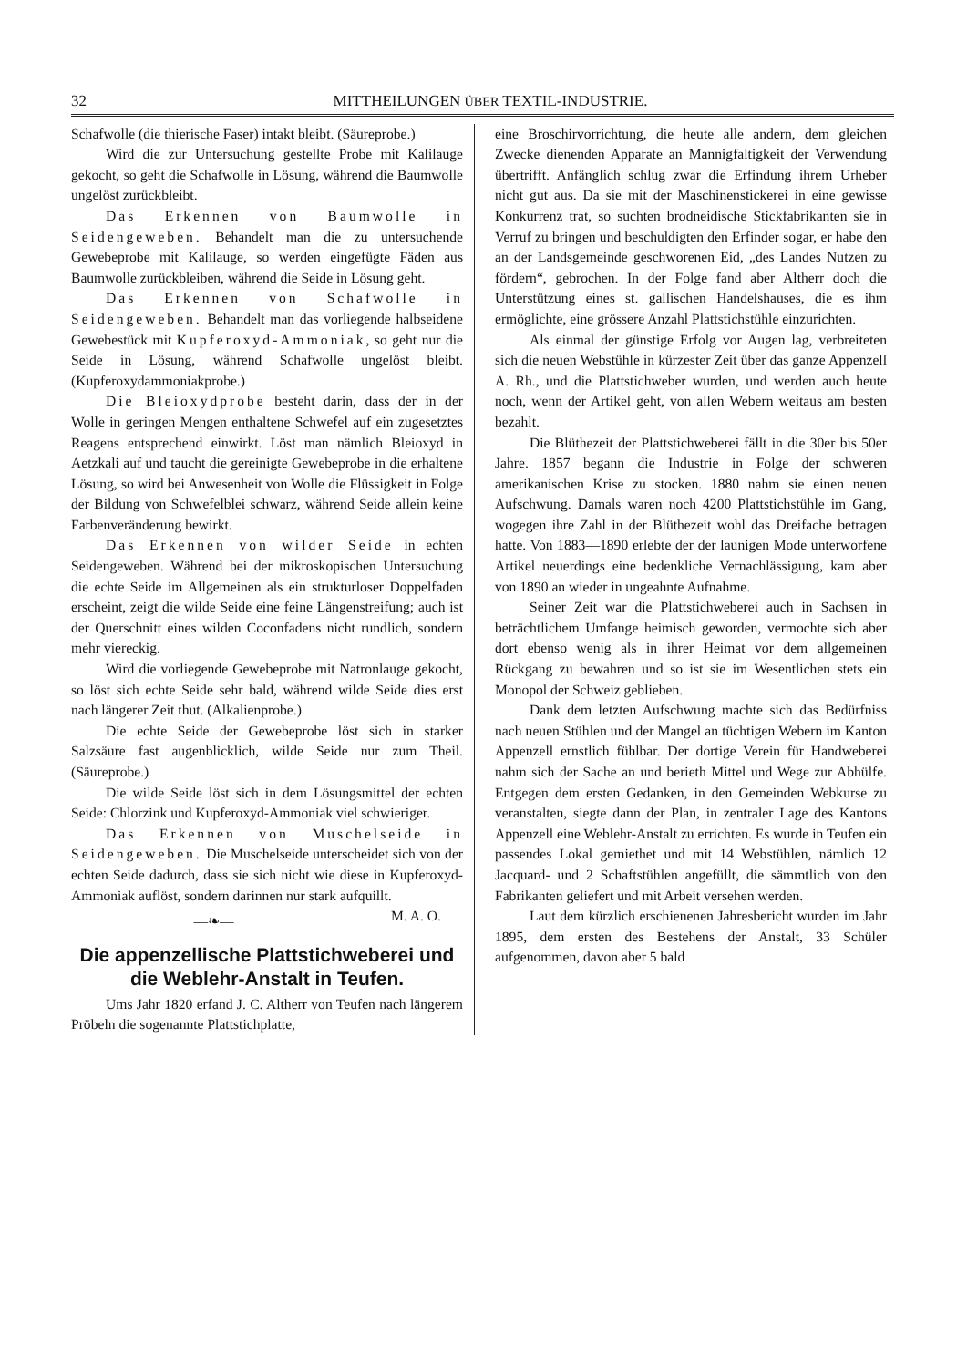32 MITTHEILUNGEN ÜBER TEXTIL-INDUSTRIE.
Schafwolle (die thierische Faser) intakt bleibt. (Säureprobe.)
Wird die zur Untersuchung gestellte Probe mit Kalilauge gekocht, so geht die Schafwolle in Lösung, während die Baumwolle ungelöst zurückbleibt.
Das Erkennen von Baumwolle in Seidengeweben. Behandelt man die zu untersuchende Gewebeprobe mit Kalilauge, so werden eingefügte Fäden aus Baumwolle zurückbleiben, während die Seide in Lösung geht.
Das Erkennen von Schafwolle in Seidengeweben. Behandelt man das vorliegende halbseidene Gewebestück mit Kupferoxyd-Ammoniak, so geht nur die Seide in Lösung, während Schafwolle ungelöst bleibt. (Kupferoxydammoniakprobe.)
Die Bleioxydprobe besteht darin, dass der in der Wolle in geringen Mengen enthaltene Schwefel auf ein zugesetztes Reagens entsprechend einwirkt. Löst man nämlich Bleioxyd in Aetzkali auf und taucht die gereinigte Gewebeprobe in die erhaltene Lösung, so wird bei Anwesenheit von Wolle die Flüssigkeit in Folge der Bildung von Schwefelblei schwarz, während Seide allein keine Farbenveränderung bewirkt.
Das Erkennen von wilder Seide in echten Seidengeweben. Während bei der mikroskopischen Untersuchung die echte Seide im Allgemeinen als ein strukturloser Doppelfaden erscheint, zeigt die wilde Seide eine feine Längenstreifung; auch ist der Querschnitt eines wilden Coconfadens nicht rundlich, sondern mehr viereckig.
Wird die vorliegende Gewebeprobe mit Natronlauge gekocht, so löst sich echte Seide sehr bald, während wilde Seide dies erst nach längerer Zeit thut. (Alkalienprobe.)
Die echte Seide der Gewebeprobe löst sich in starker Salzsäure fast augenblicklich, wilde Seide nur zum Theil. (Säureprobe.)
Die wilde Seide löst sich in dem Lösungsmittel der echten Seide: Chlorzink und Kupferoxyd-Ammoniak viel schwieriger.
Das Erkennen von Muschelseide in Seidengeweben. Die Muschelseide unterscheidet sich von der echten Seide dadurch, dass sie sich nicht wie diese in Kupferoxyd-Ammoniak auflöst, sondern darinnen nur stark aufquillt. M. A. O.
—❧—
Die appenzellische Plattstichweberei und die Weblehr-Anstalt in Teufen.
Ums Jahr 1820 erfand J. C. Altherr von Teufen nach längerem Pröbeln die sogenannte Plattstichplatte,
eine Broschirvorrichtung, die heute alle andern, dem gleichen Zwecke dienenden Apparate an Mannigfaltigkeit der Verwendung übertrifft. Anfänglich schlug zwar die Erfindung ihrem Urheber nicht gut aus. Da sie mit der Maschinenstickerei in eine gewisse Konkurrenz trat, so suchten brodneidische Stickfabrikanten sie in Verruf zu bringen und beschuldigten den Erfinder sogar, er habe den an der Landsgemeinde geschworenen Eid, „des Landes Nutzen zu fördern“, gebrochen. In der Folge fand aber Altherr doch die Unterstützung eines st. gallischen Handelshauses, die es ihm ermöglichte, eine grössere Anzahl Plattstichstühle einzurichten.
Als einmal der günstige Erfolg vor Augen lag, verbreiteten sich die neuen Webstühle in kürzester Zeit über das ganze Appenzell A. Rh., und die Plattstichweber wurden, und werden auch heute noch, wenn der Artikel geht, von allen Webern weitaus am besten bezahlt.
Die Blüthezeit der Plattstichweberei fällt in die 30er bis 50er Jahre. 1857 begann die Industrie in Folge der schweren amerikanischen Krise zu stocken. 1880 nahm sie einen neuen Aufschwung. Damals waren noch 4200 Plattstichstühle im Gang, wogegen ihre Zahl in der Blüthezeit wohl das Dreifache betragen hatte. Von 1883—1890 erlebte der der launigen Mode unterworfene Artikel neuerdings eine bedenkliche Vernachlässigung, kam aber von 1890 an wieder in ungeahnte Aufnahme.
Seiner Zeit war die Plattstichweberei auch in Sachsen in beträchtlichem Umfange heimisch geworden, vermochte sich aber dort ebenso wenig als in ihrer Heimat vor dem allgemeinen Rückgang zu bewahren und so ist sie im Wesentlichen stets ein Monopol der Schweiz geblieben.
Dank dem letzten Aufschwung machte sich das Bedürfniss nach neuen Stühlen und der Mangel an tüchtigen Webern im Kanton Appenzell ernstlich fühlbar. Der dortige Verein für Handweberei nahm sich der Sache an und berieth Mittel und Wege zur Abhülfe. Entgegen dem ersten Gedanken, in den Gemeinden Webkurse zu veranstalten, siegte dann der Plan, in zentraler Lage des Kantons Appenzell eine Weblehr-Anstalt zu errichten. Es wurde in Teufen ein passendes Lokal gemiethet und mit 14 Webstühlen, nämlich 12 Jacquard- und 2 Schaftstühlen angefüllt, die sämmtlich von den Fabrikanten geliefert und mit Arbeit versehen werden.
Laut dem kürzlich erschienenen Jahresbericht wurden im Jahr 1895, dem ersten des Bestehens der Anstalt, 33 Schüler aufgenommen, davon aber 5 bald